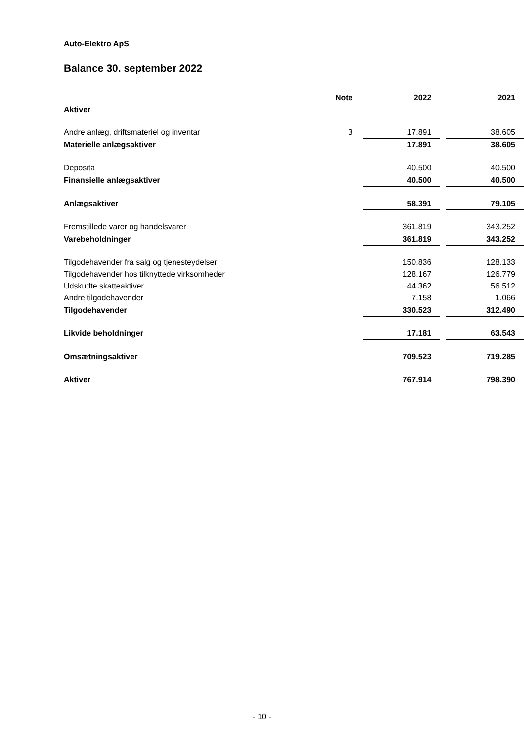Auto-Elektro ApS
Balance 30. september 2022
| | Note | 2022 | | 2021 |
| --- | --- | --- | --- | --- |
| Aktiver | | | | |
| Andre anlæg, driftsmateriel og inventar | 3 | 17.891 | | 38.605 |
| Materielle anlægsaktiver | | 17.891 | | 38.605 |
| Deposita | | 40.500 | | 40.500 |
| Finansielle anlægsaktiver | | 40.500 | | 40.500 |
| Anlægsaktiver | | 58.391 | | 79.105 |
| Fremstillede varer og handelsvarer | | 361.819 | | 343.252 |
| Varebeholdninger | | 361.819 | | 343.252 |
| Tilgodehavender fra salg og tjenesteydelser | | 150.836 | | 128.133 |
| Tilgodehavender hos tilknyttede virksomheder | | 128.167 | | 126.779 |
| Udskudte skatteaktiver | | 44.362 | | 56.512 |
| Andre tilgodehavender | | 7.158 | | 1.066 |
| Tilgodehavender | | 330.523 | | 312.490 |
| Likvide beholdninger | | 17.181 | | 63.543 |
| Omsætningsaktiver | | 709.523 | | 719.285 |
| Aktiver | | 767.914 | | 798.390 |
- 10 -